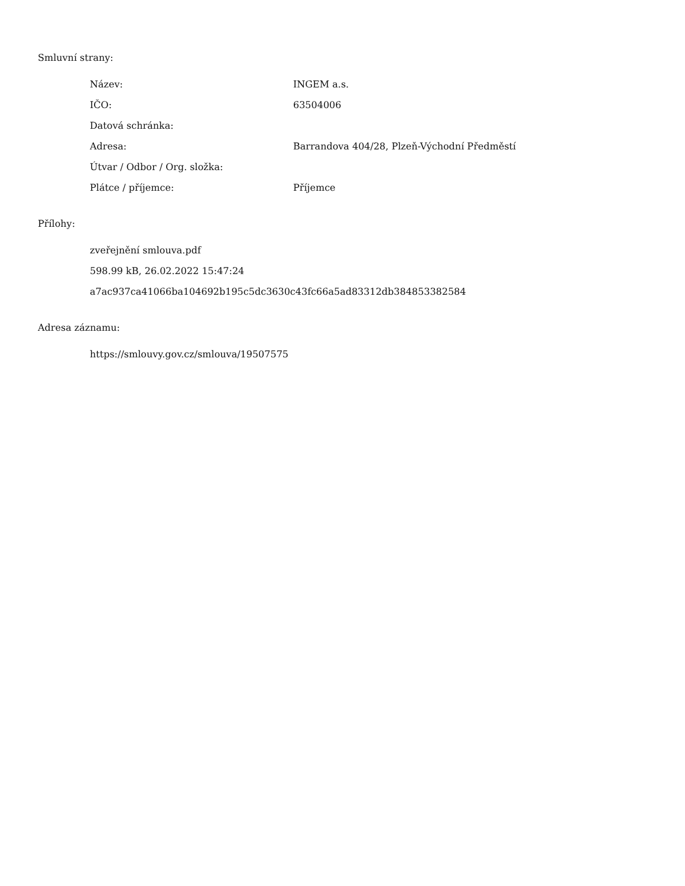Smluvní strany:
| Název: | INGEM a.s. |
| IČO: | 63504006 |
| Datová schránka: | |
| Adresa: | Barrandova 404/28, Plzeň-Východní Předměstí |
| Útvar / Odbor / Org. složka: | |
| Plátce / příjemce: | Příjemce |
Přílohy:
zveřejnění smlouva.pdf
598.99 kB, 26.02.2022 15:47:24
a7ac937ca41066ba104692b195c5dc3630c43fc66a5ad83312db384853382584
Adresa záznamu:
https://smlouvy.gov.cz/smlouva/19507575